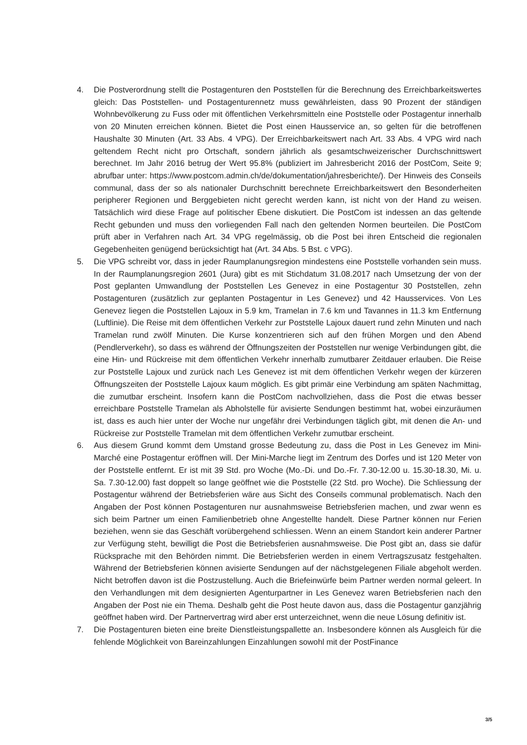4. Die Postverordnung stellt die Postagenturen den Poststellen für die Berechnung des Erreichbarkeitswertes gleich: Das Poststellen- und Postagenturennetz muss gewährleisten, dass 90 Prozent der ständigen Wohnbevölkerung zu Fuss oder mit öffentlichen Verkehrsmitteln eine Poststelle oder Postagentur innerhalb von 20 Minuten erreichen können. Bietet die Post einen Hausservice an, so gelten für die betroffenen Haushalte 30 Minuten (Art. 33 Abs. 4 VPG). Der Erreichbarkeitswert nach Art. 33 Abs. 4 VPG wird nach geltendem Recht nicht pro Ortschaft, sondern jährlich als gesamtschweizerischer Durchschnittswert berechnet. Im Jahr 2016 betrug der Wert 95.8% (publiziert im Jahresbericht 2016 der PostCom, Seite 9; abrufbar unter: https://www.postcom.admin.ch/de/dokumentation/jahresberichte/). Der Hinweis des Conseils communal, dass der so als nationaler Durchschnitt berechnete Erreichbarkeitswert den Besonderheiten peripherer Regionen und Berggebieten nicht gerecht werden kann, ist nicht von der Hand zu weisen. Tatsächlich wird diese Frage auf politischer Ebene diskutiert. Die PostCom ist indessen an das geltende Recht gebunden und muss den vorliegenden Fall nach den geltenden Normen beurteilen. Die PostCom prüft aber in Verfahren nach Art. 34 VPG regelmässig, ob die Post bei ihren Entscheid die regionalen Gegebenheiten genügend berücksichtigt hat (Art. 34 Abs. 5 Bst. c VPG).
5. Die VPG schreibt vor, dass in jeder Raumplanungsregion mindestens eine Poststelle vorhanden sein muss. In der Raumplanungsregion 2601 (Jura) gibt es mit Stichdatum 31.08.2017 nach Umsetzung der von der Post geplanten Umwandlung der Poststellen Les Genevez in eine Postagentur 30 Poststellen, zehn Postagenturen (zusätzlich zur geplanten Postagentur in Les Genevez) und 42 Hausservices. Von Les Genevez liegen die Poststellen Lajoux in 5.9 km, Tramelan in 7.6 km und Tavannes in 11.3 km Entfernung (Luftlinie). Die Reise mit dem öffentlichen Verkehr zur Poststelle Lajoux dauert rund zehn Minuten und nach Tramelan rund zwölf Minuten. Die Kurse konzentrieren sich auf den frühen Morgen und den Abend (Pendlerverkehr), so dass es während der Öffnungszeiten der Poststellen nur wenige Verbindungen gibt, die eine Hin- und Rückreise mit dem öffentlichen Verkehr innerhalb zumutbarer Zeitdauer erlauben. Die Reise zur Poststelle Lajoux und zurück nach Les Genevez ist mit dem öffentlichen Verkehr wegen der kürzeren Öffnungszeiten der Poststelle Lajoux kaum möglich. Es gibt primär eine Verbindung am späten Nachmittag, die zumutbar erscheint. Insofern kann die PostCom nachvollziehen, dass die Post die etwas besser erreichbare Poststelle Tramelan als Abholstelle für avisierte Sendungen bestimmt hat, wobei einzuräumen ist, dass es auch hier unter der Woche nur ungefähr drei Verbindungen täglich gibt, mit denen die An- und Rückreise zur Poststelle Tramelan mit dem öffentlichen Verkehr zumutbar erscheint.
6. Aus diesem Grund kommt dem Umstand grosse Bedeutung zu, dass die Post in Les Genevez im Mini-Marché eine Postagentur eröffnen will. Der Mini-Marche liegt im Zentrum des Dorfes und ist 120 Meter von der Poststelle entfernt. Er ist mit 39 Std. pro Woche (Mo.-Di. und Do.-Fr. 7.30-12.00 u. 15.30-18.30, Mi. u. Sa. 7.30-12.00) fast doppelt so lange geöffnet wie die Poststelle (22 Std. pro Woche). Die Schliessung der Postagentur während der Betriebsferien wäre aus Sicht des Conseils communal problematisch. Nach den Angaben der Post können Postagenturen nur ausnahmsweise Betriebsferien machen, und zwar wenn es sich beim Partner um einen Familienbetrieb ohne Angestellte handelt. Diese Partner können nur Ferien beziehen, wenn sie das Geschäft vorübergehend schliessen. Wenn an einem Standort kein anderer Partner zur Verfügung steht, bewilligt die Post die Betriebsferien ausnahmsweise. Die Post gibt an, dass sie dafür Rücksprache mit den Behörden nimmt. Die Betriebsferien werden in einem Vertragszusatz festgehalten. Während der Betriebsferien können avisierte Sendungen auf der nächstgelegenen Filiale abgeholt werden. Nicht betroffen davon ist die Postzustellung. Auch die Briefeinwürfe beim Partner werden normal geleert. In den Verhandlungen mit dem designierten Agenturpartner in Les Genevez waren Betriebsferien nach den Angaben der Post nie ein Thema. Deshalb geht die Post heute davon aus, dass die Postagentur ganzjährig geöffnet haben wird. Der Partnervertrag wird aber erst unterzeichnet, wenn die neue Lösung definitiv ist.
7. Die Postagenturen bieten eine breite Dienstleistungspallette an. Insbesondere können als Ausgleich für die fehlende Möglichkeit von Bareinzahlungen Einzahlungen sowohl mit der PostFinance
3/5